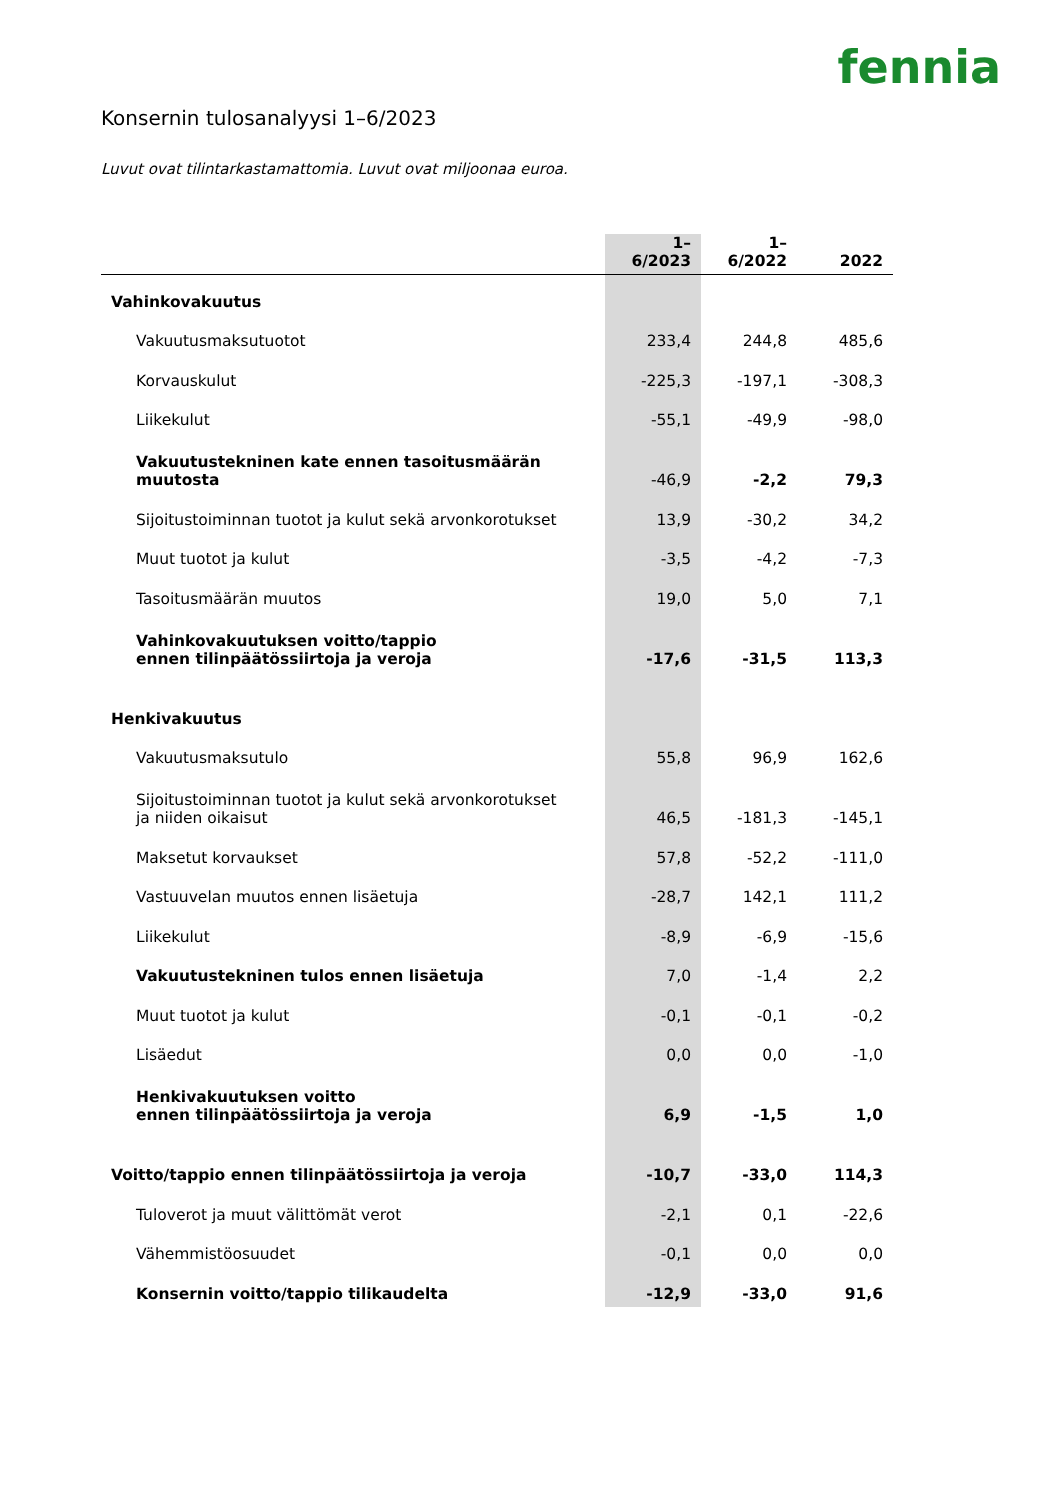fennia
Konsernin tulosanalyysi 1–6/2023
Luvut ovat tilintarkastamattomia. Luvut ovat miljoonaa euroa.
| | 1–6/2023 | 1–6/2022 | 2022 |
| --- | --- | --- | --- |
| Vahinkovakuutus | | | |
| Vakuutusmaksutuotot | 233,4 | 244,8 | 485,6 |
| Korvauskulut | -225,3 | -197,1 | -308,3 |
| Liikekulut | -55,1 | -49,9 | -98,0 |
| Vakuutustekninen kate ennen tasoitusmäärän muutosta | -46,9 | -2,2 | 79,3 |
| Sijoitustoiminnan tuotot ja kulut sekä arvonkorotukset | 13,9 | -30,2 | 34,2 |
| Muut tuotot ja kulut | -3,5 | -4,2 | -7,3 |
| Tasoitusmäärän muutos | 19,0 | 5,0 | 7,1 |
| Vahinkovakuutuksen voitto/tappio ennen tilinpäätössiirtoja ja veroja | -17,6 | -31,5 | 113,3 |
| Henkivakuutus | | | |
| Vakuutusmaksutulo | 55,8 | 96,9 | 162,6 |
| Sijoitustoiminnan tuotot ja kulut sekä arvonkorotukset ja niiden oikaisut | 46,5 | -181,3 | -145,1 |
| Maksetut korvaukset | 57,8 | -52,2 | -111,0 |
| Vastuuvelan muutos ennen lisäetuja | -28,7 | 142,1 | 111,2 |
| Liikekulut | -8,9 | -6,9 | -15,6 |
| Vakuutustekninen tulos ennen lisäetuja | 7,0 | -1,4 | 2,2 |
| Muut tuotot ja kulut | -0,1 | -0,1 | -0,2 |
| Lisäedut | 0,0 | 0,0 | -1,0 |
| Henkivakuutuksen voitto ennen tilinpäätössiirtoja ja veroja | 6,9 | -1,5 | 1,0 |
| Voitto/tappio ennen tilinpäätössiirtoja ja veroja | -10,7 | -33,0 | 114,3 |
| Tuloverot ja muut välittömät verot | -2,1 | 0,1 | -22,6 |
| Vähemmistöosuudet | -0,1 | 0,0 | 0,0 |
| Konsernin voitto/tappio tilikaudelta | -12,9 | -33,0 | 91,6 |